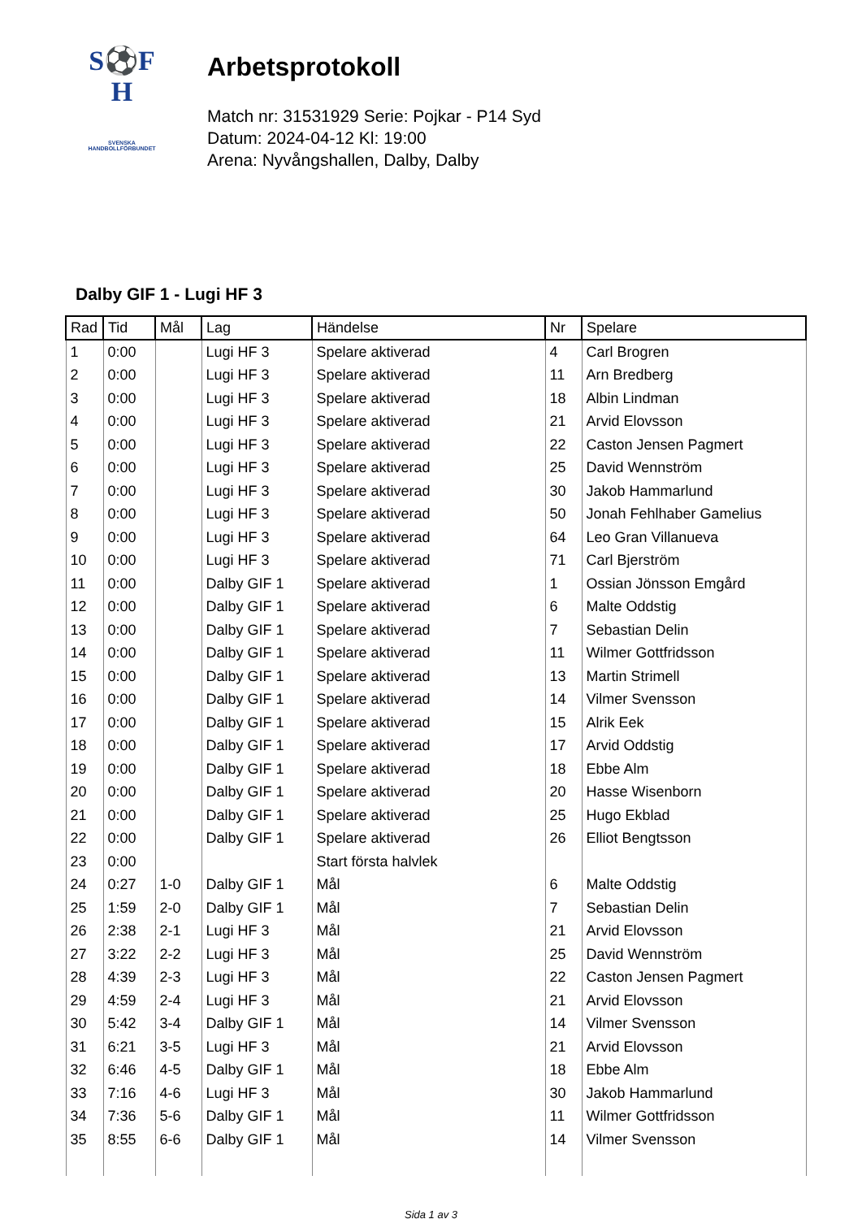S⚽F
H
SVENSKA
HANDBOLLFÖRBUNDET
Arbetsprotokoll
Match nr: 31531929 Serie: Pojkar - P14 Syd
Datum: 2024-04-12 Kl: 19:00
Arena: Nyvångshallen, Dalby, Dalby
Dalby GIF 1 - Lugi HF 3
| Rad | Tid | Mål | Lag | Händelse | Nr | Spelare |
| --- | --- | --- | --- | --- | --- | --- |
| 1 | 0:00 | | Lugi HF 3 | Spelare aktiverad | 4 | Carl Brogren |
| 2 | 0:00 | | Lugi HF 3 | Spelare aktiverad | 11 | Arn Bredberg |
| 3 | 0:00 | | Lugi HF 3 | Spelare aktiverad | 18 | Albin Lindman |
| 4 | 0:00 | | Lugi HF 3 | Spelare aktiverad | 21 | Arvid Elovsson |
| 5 | 0:00 | | Lugi HF 3 | Spelare aktiverad | 22 | Caston Jensen Pagmert |
| 6 | 0:00 | | Lugi HF 3 | Spelare aktiverad | 25 | David Wennström |
| 7 | 0:00 | | Lugi HF 3 | Spelare aktiverad | 30 | Jakob Hammarlund |
| 8 | 0:00 | | Lugi HF 3 | Spelare aktiverad | 50 | Jonah Fehlhaber Gamelius |
| 9 | 0:00 | | Lugi HF 3 | Spelare aktiverad | 64 | Leo Gran Villanueva |
| 10 | 0:00 | | Lugi HF 3 | Spelare aktiverad | 71 | Carl Bjerström |
| 11 | 0:00 | | Dalby GIF 1 | Spelare aktiverad | 1 | Ossian Jönsson Emgård |
| 12 | 0:00 | | Dalby GIF 1 | Spelare aktiverad | 6 | Malte Oddstig |
| 13 | 0:00 | | Dalby GIF 1 | Spelare aktiverad | 7 | Sebastian Delin |
| 14 | 0:00 | | Dalby GIF 1 | Spelare aktiverad | 11 | Wilmer Gottfridsson |
| 15 | 0:00 | | Dalby GIF 1 | Spelare aktiverad | 13 | Martin Strimell |
| 16 | 0:00 | | Dalby GIF 1 | Spelare aktiverad | 14 | Vilmer Svensson |
| 17 | 0:00 | | Dalby GIF 1 | Spelare aktiverad | 15 | Alrik Eek |
| 18 | 0:00 | | Dalby GIF 1 | Spelare aktiverad | 17 | Arvid Oddstig |
| 19 | 0:00 | | Dalby GIF 1 | Spelare aktiverad | 18 | Ebbe Alm |
| 20 | 0:00 | | Dalby GIF 1 | Spelare aktiverad | 20 | Hasse Wisenborn |
| 21 | 0:00 | | Dalby GIF 1 | Spelare aktiverad | 25 | Hugo Ekblad |
| 22 | 0:00 | | Dalby GIF 1 | Spelare aktiverad | 26 | Elliot Bengtsson |
| 23 | 0:00 | | | Start första halvlek | | |
| 24 | 0:27 | 1-0 | Dalby GIF 1 | Mål | 6 | Malte Oddstig |
| 25 | 1:59 | 2-0 | Dalby GIF 1 | Mål | 7 | Sebastian Delin |
| 26 | 2:38 | 2-1 | Lugi HF 3 | Mål | 21 | Arvid Elovsson |
| 27 | 3:22 | 2-2 | Lugi HF 3 | Mål | 25 | David Wennström |
| 28 | 4:39 | 2-3 | Lugi HF 3 | Mål | 22 | Caston Jensen Pagmert |
| 29 | 4:59 | 2-4 | Lugi HF 3 | Mål | 21 | Arvid Elovsson |
| 30 | 5:42 | 3-4 | Dalby GIF 1 | Mål | 14 | Vilmer Svensson |
| 31 | 6:21 | 3-5 | Lugi HF 3 | Mål | 21 | Arvid Elovsson |
| 32 | 6:46 | 4-5 | Dalby GIF 1 | Mål | 18 | Ebbe Alm |
| 33 | 7:16 | 4-6 | Lugi HF 3 | Mål | 30 | Jakob Hammarlund |
| 34 | 7:36 | 5-6 | Dalby GIF 1 | Mål | 11 | Wilmer Gottfridsson |
| 35 | 8:55 | 6-6 | Dalby GIF 1 | Mål | 14 | Vilmer Svensson |
Sida 1 av 3